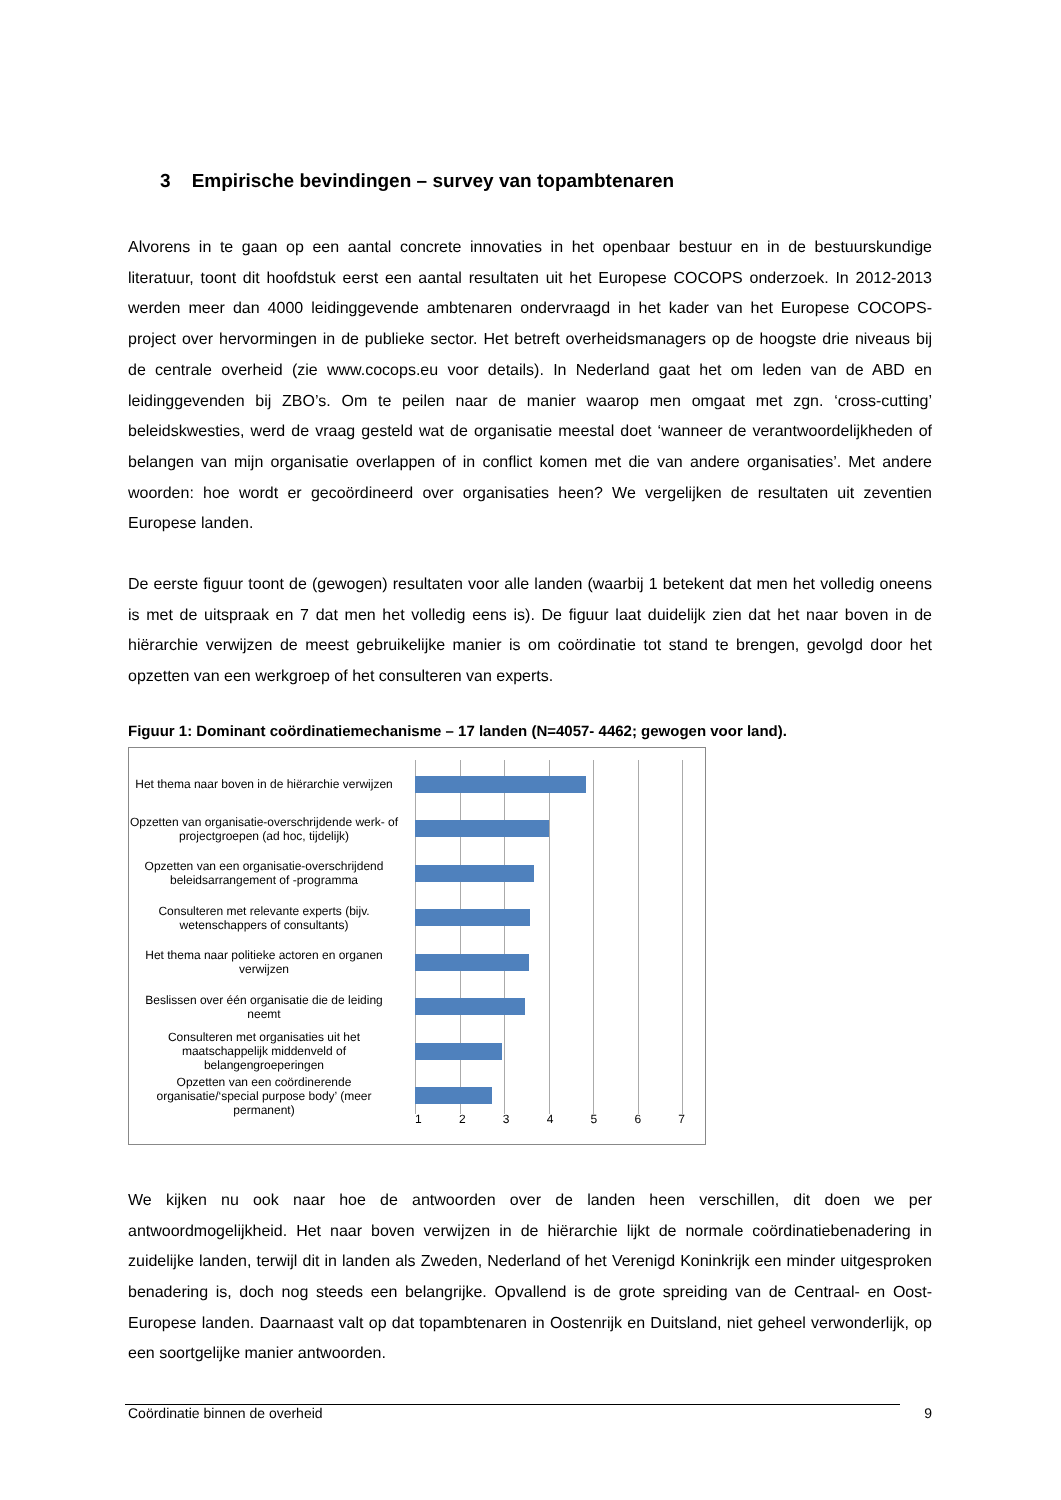3 Empirische bevindingen – survey van topambtenaren
Alvorens in te gaan op een aantal concrete innovaties in het openbaar bestuur en in de bestuurskundige literatuur, toont dit hoofdstuk eerst een aantal resultaten uit het Europese COCOPS onderzoek. In 2012-2013 werden meer dan 4000 leidinggevende ambtenaren ondervraagd in het kader van het Europese COCOPS-project over hervormingen in de publieke sector. Het betreft overheidsmanagers op de hoogste drie niveaus bij de centrale overheid (zie www.cocops.eu voor details). In Nederland gaat het om leden van de ABD en leidinggevenden bij ZBO’s. Om te peilen naar de manier waarop men omgaat met zgn. ‘cross-cutting’ beleidskwesties, werd de vraag gesteld wat de organisatie meestal doet ‘wanneer de verantwoordelijkheden of belangen van mijn organisatie overlappen of in conflict komen met die van andere organisaties’. Met andere woorden: hoe wordt er gecoördineerd over organisaties heen? We vergelijken de resultaten uit zeventien Europese landen.
De eerste figuur toont de (gewogen) resultaten voor alle landen (waarbij 1 betekent dat men het volledig oneens is met de uitspraak en 7 dat men het volledig eens is). De figuur laat duidelijk zien dat het naar boven in de hiërarchie verwijzen de meest gebruikelijke manier is om coördinatie tot stand te brengen, gevolgd door het opzetten van een werkgroep of het consulteren van experts.
Figuur 1: Dominant coördinatiemechanisme – 17 landen (N=4057- 4462; gewogen voor land).
Het thema naar boven in de hiërarchie verwijzen
Opzetten van organisatie-overschrijdende werk- of projectgroepen (ad hoc, tijdelijk)
Opzetten van een organisatie-overschrijdend beleidsarrangement of -programma
Consulteren met relevante experts (bijv. wetenschappers of consultants)
Het thema naar politieke actoren en organen verwijzen
Beslissen over één organisatie die de leiding neemt
Consulteren met organisaties uit het maatschappelijk middenveld of belangengroeperingen
Opzetten van een coördinerende organisatie/‘special purpose body’ (meer permanent)
1 2 3 4 5 6 7
We kijken nu ook naar hoe de antwoorden over de landen heen verschillen, dit doen we per antwoordmogelijkheid. Het naar boven verwijzen in de hiërarchie lijkt de normale coördinatiebenadering in zuidelijke landen, terwijl dit in landen als Zweden, Nederland of het Verenigd Koninkrijk een minder uitgesproken benadering is, doch nog steeds een belangrijke. Opvallend is de grote spreiding van de Centraal- en Oost-Europese landen. Daarnaast valt op dat topambtenaren in Oostenrijk en Duitsland, niet geheel verwonderlijk, op een soortgelijke manier antwoorden.
Coördinatie binnen de overheid 9